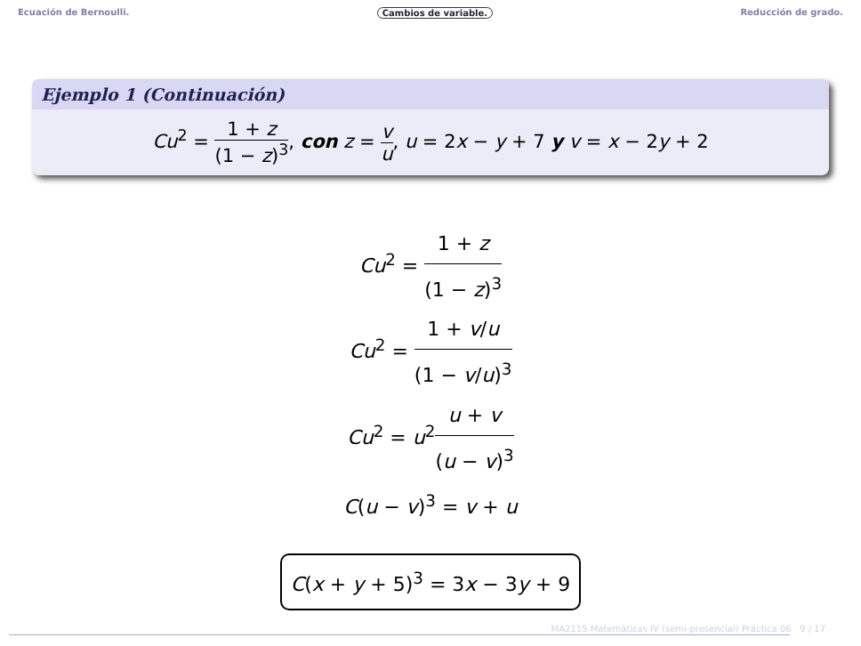Ecuación de Bernoulli. Cambios de variable. Reducción de grado.
Ejemplo 1 (Continuación)
Cu<sup>2</sup> = 1 + z (1 − z)<sup>3</sup>, con z = v u, u = 2x − y + 7 y v = x − 2y + 2
Cu<sup>2</sup> = 1 + z (1 − z)<sup>3</sup>
Cu<sup>2</sup> = 1 + v/u (1 − v/u)<sup>3</sup>
Cu<sup>2</sup> = u<sup>2</sup>u + v (u − v)<sup>3</sup>
C(u − v)<sup>3</sup> = v + u
C(x + y + 5)<sup>3</sup> = 3x − 3y + 9
MA2115 Matemáticas IV (semi-presencial) Práctica 06 9 / 17